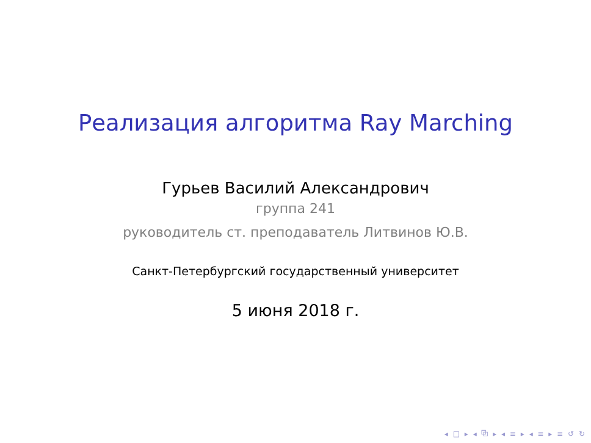Реализация алгоритма Ray Marching
Гурьев Василий Александрович
группа 241
руководитель ст. преподаватель Литвинов Ю.В.
Санкт-Петербургский государственный университет
5 июня 2018 г.
◂ □ ▸ ◂ ⧉ ▸ ◂ ≡ ▸ ◂ ≡ ▸ ≡ ↺ ↻